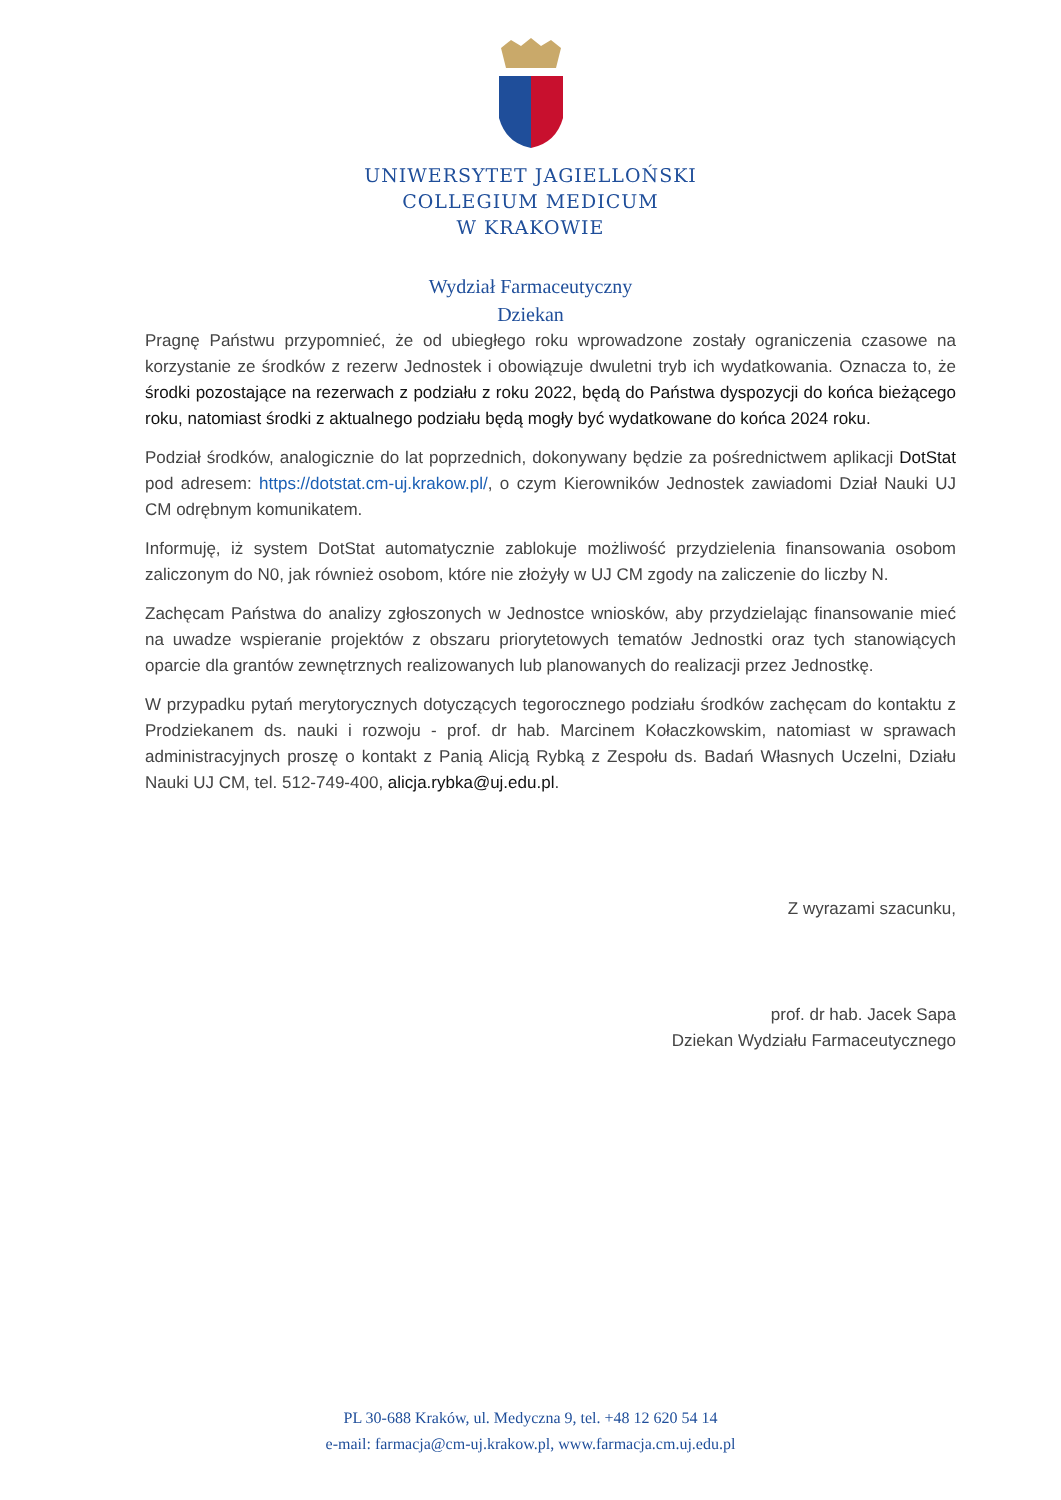UNIWERSYTET JAGIELLOŃSKI
COLLEGIUM MEDICUM
W KRAKOWIE
Wydział Farmaceutyczny
Dziekan
Pragnę Państwu przypomnieć, że od ubiegłego roku wprowadzone zostały ograniczenia czasowe na korzystanie ze środków z rezerw Jednostek i obowiązuje dwuletni tryb ich wydatkowania. Oznacza to, że środki pozostające na rezerwach z podziału z roku 2022, będą do Państwa dyspozycji do końca bieżącego roku, natomiast środki z aktualnego podziału będą mogły być wydatkowane do końca 2024 roku.
Podział środków, analogicznie do lat poprzednich, dokonywany będzie za pośrednictwem aplikacji DotStat pod adresem: https://dotstat.cm-uj.krakow.pl/, o czym Kierowników Jednostek zawiadomi Dział Nauki UJ CM odrębnym komunikatem.
Informuję, iż system DotStat automatycznie zablokuje możliwość przydzielenia finansowania osobom zaliczonym do N0, jak również osobom, które nie złożyły w UJ CM zgody na zaliczenie do liczby N.
Zachęcam Państwa do analizy zgłoszonych w Jednostce wniosków, aby przydzielając finansowanie mieć na uwadze wspieranie projektów z obszaru priorytetowych tematów Jednostki oraz tych stanowiących oparcie dla grantów zewnętrznych realizowanych lub planowanych do realizacji przez Jednostkę.
W przypadku pytań merytorycznych dotyczących tegorocznego podziału środków zachęcam do kontaktu z Prodziekanem ds. nauki i rozwoju - prof. dr hab. Marcinem Kołaczkowskim, natomiast w sprawach administracyjnych proszę o kontakt z Panią Alicją Rybką z Zespołu ds. Badań Własnych Uczelni, Działu Nauki UJ CM, tel. 512-749-400, alicja.rybka@uj.edu.pl.
Z wyrazami szacunku,
prof. dr hab. Jacek Sapa
Dziekan Wydziału Farmaceutycznego
PL 30-688 Kraków, ul. Medyczna 9, tel. +48 12 620 54 14
e-mail: farmacja@cm-uj.krakow.pl, www.farmacja.cm.uj.edu.pl